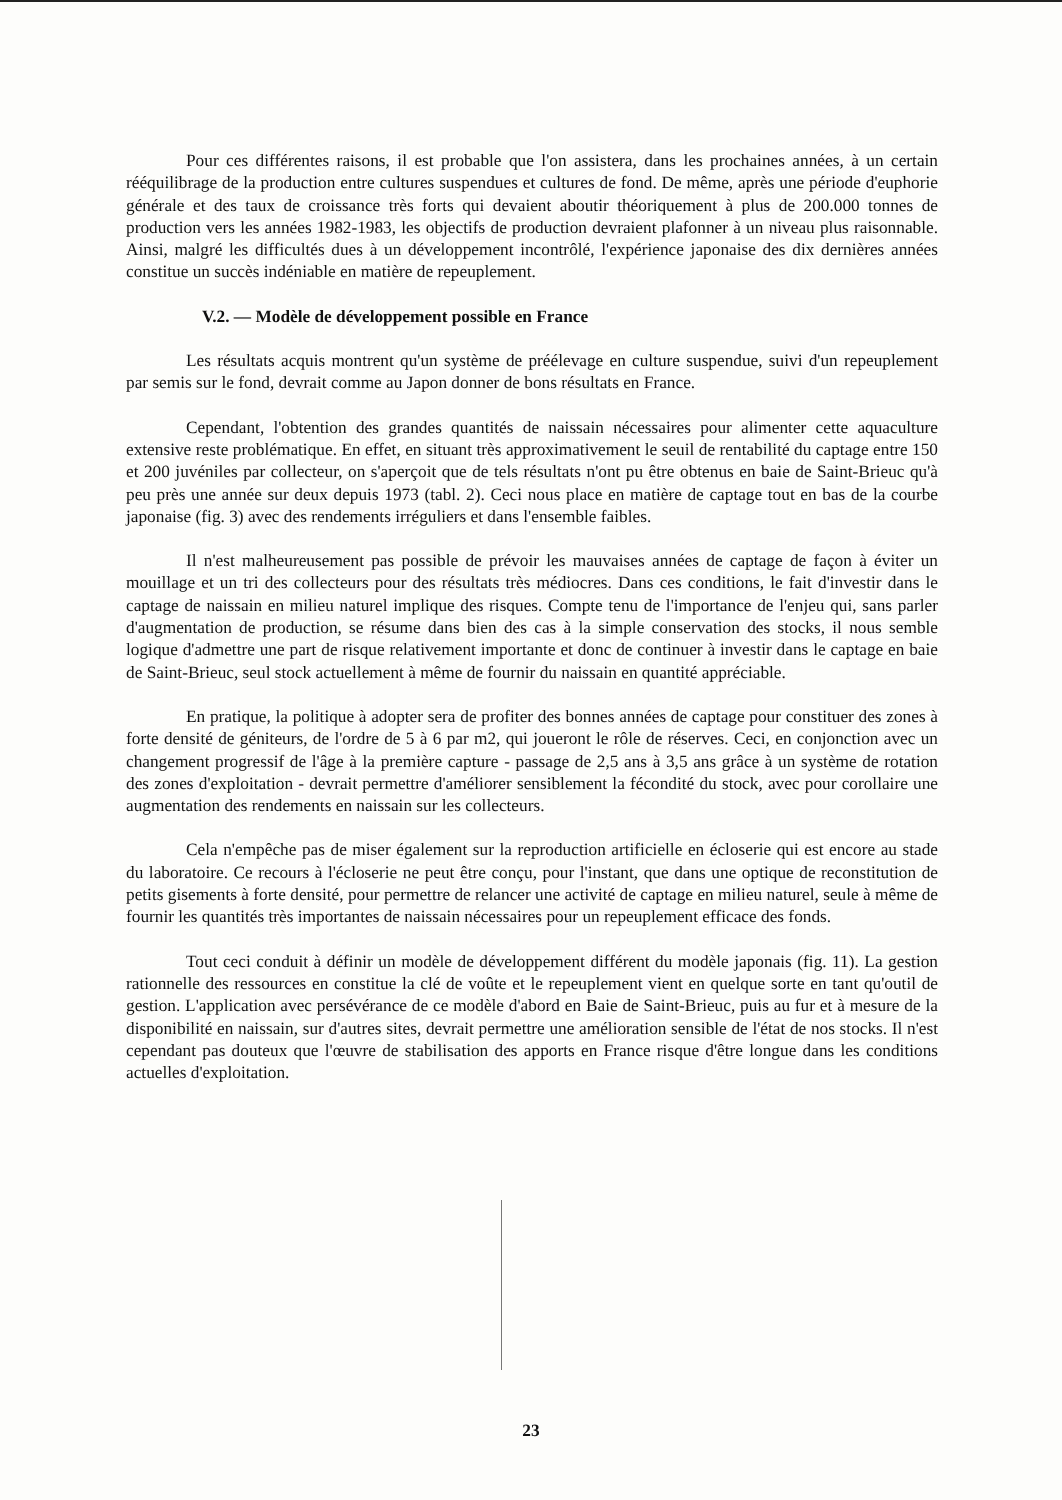Pour ces différentes raisons, il est probable que l'on assistera, dans les prochaines années, à un certain rééquilibrage de la production entre cultures suspendues et cultures de fond. De même, après une période d'euphorie générale et des taux de croissance très forts qui devaient aboutir théoriquement à plus de 200.000 tonnes de production vers les années 1982-1983, les objectifs de production devraient plafonner à un niveau plus raisonnable. Ainsi, malgré les difficultés dues à un développement incontrôlé, l'expérience japonaise des dix dernières années constitue un succès indéniable en matière de repeuplement.
V.2. — Modèle de développement possible en France
Les résultats acquis montrent qu'un système de préélevage en culture suspendue, suivi d'un repeuplement par semis sur le fond, devrait comme au Japon donner de bons résultats en France.
Cependant, l'obtention des grandes quantités de naissain nécessaires pour alimenter cette aquaculture extensive reste problématique. En effet, en situant très approximativement le seuil de rentabilité du captage entre 150 et 200 juvéniles par collecteur, on s'aperçoit que de tels résultats n'ont pu être obtenus en baie de Saint-Brieuc qu'à peu près une année sur deux depuis 1973 (tabl. 2). Ceci nous place en matière de captage tout en bas de la courbe japonaise (fig. 3) avec des rendements irréguliers et dans l'ensemble faibles.
Il n'est malheureusement pas possible de prévoir les mauvaises années de captage de façon à éviter un mouillage et un tri des collecteurs pour des résultats très médiocres. Dans ces conditions, le fait d'investir dans le captage de naissain en milieu naturel implique des risques. Compte tenu de l'importance de l'enjeu qui, sans parler d'augmentation de production, se résume dans bien des cas à la simple conservation des stocks, il nous semble logique d'admettre une part de risque relativement importante et donc de continuer à investir dans le captage en baie de Saint-Brieuc, seul stock actuellement à même de fournir du naissain en quantité appréciable.
En pratique, la politique à adopter sera de profiter des bonnes années de captage pour constituer des zones à forte densité de géniteurs, de l'ordre de 5 à 6 par m2, qui joueront le rôle de réserves. Ceci, en conjonction avec un changement progressif de l'âge à la première capture - passage de 2,5 ans à 3,5 ans grâce à un système de rotation des zones d'exploitation - devrait permettre d'améliorer sensiblement la fécondité du stock, avec pour corollaire une augmentation des rendements en naissain sur les collecteurs.
Cela n'empêche pas de miser également sur la reproduction artificielle en écloserie qui est encore au stade du laboratoire. Ce recours à l'écloserie ne peut être conçu, pour l'instant, que dans une optique de reconstitution de petits gisements à forte densité, pour permettre de relancer une activité de captage en milieu naturel, seule à même de fournir les quantités très importantes de naissain nécessaires pour un repeuplement efficace des fonds.
Tout ceci conduit à définir un modèle de développement différent du modèle japonais (fig. 11). La gestion rationnelle des ressources en constitue la clé de voûte et le repeuplement vient en quelque sorte en tant qu'outil de gestion. L'application avec persévérance de ce modèle d'abord en Baie de Saint-Brieuc, puis au fur et à mesure de la disponibilité en naissain, sur d'autres sites, devrait permettre une amélioration sensible de l'état de nos stocks. Il n'est cependant pas douteux que l'œuvre de stabilisation des apports en France risque d'être longue dans les conditions actuelles d'exploitation.
23